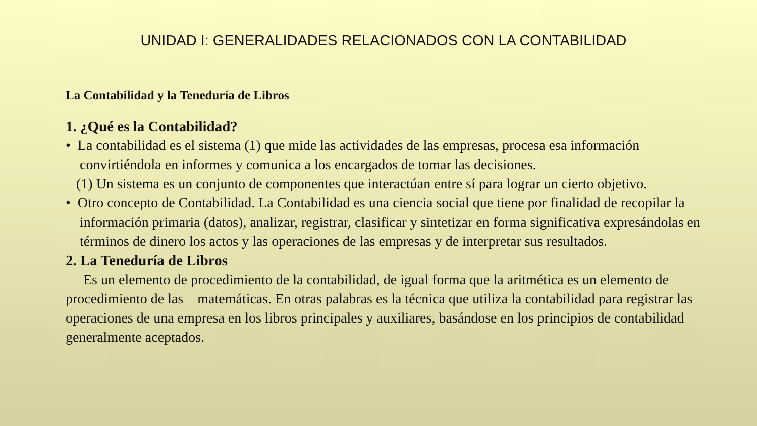UNIDAD I: GENERALIDADES RELACIONADOS CON LA CONTABILIDAD
La Contabilidad y la Teneduría de Libros
1. ¿Qué es la Contabilidad?
• La contabilidad es el sistema (1) que mide las actividades de las empresas, procesa esa información convirtiéndola en informes y comunica a los encargados de tomar las decisiones.
(1) Un sistema es un conjunto de componentes que interactúan entre sí para lograr un cierto objetivo.
• Otro concepto de Contabilidad. La Contabilidad es una ciencia social que tiene por finalidad de recopilar la información primaria (datos), analizar, registrar, clasificar y sintetizar en forma significativa expresándolas en términos de dinero los actos y las operaciones de las empresas y de interpretar sus resultados.
2. La Teneduría de Libros
Es un elemento de procedimiento de la contabilidad, de igual forma que la aritmética es un elemento de procedimiento de las matemáticas. En otras palabras es la técnica que utiliza la contabilidad para registrar las operaciones de una empresa en los libros principales y auxiliares, basándose en los principios de contabilidad generalmente aceptados.